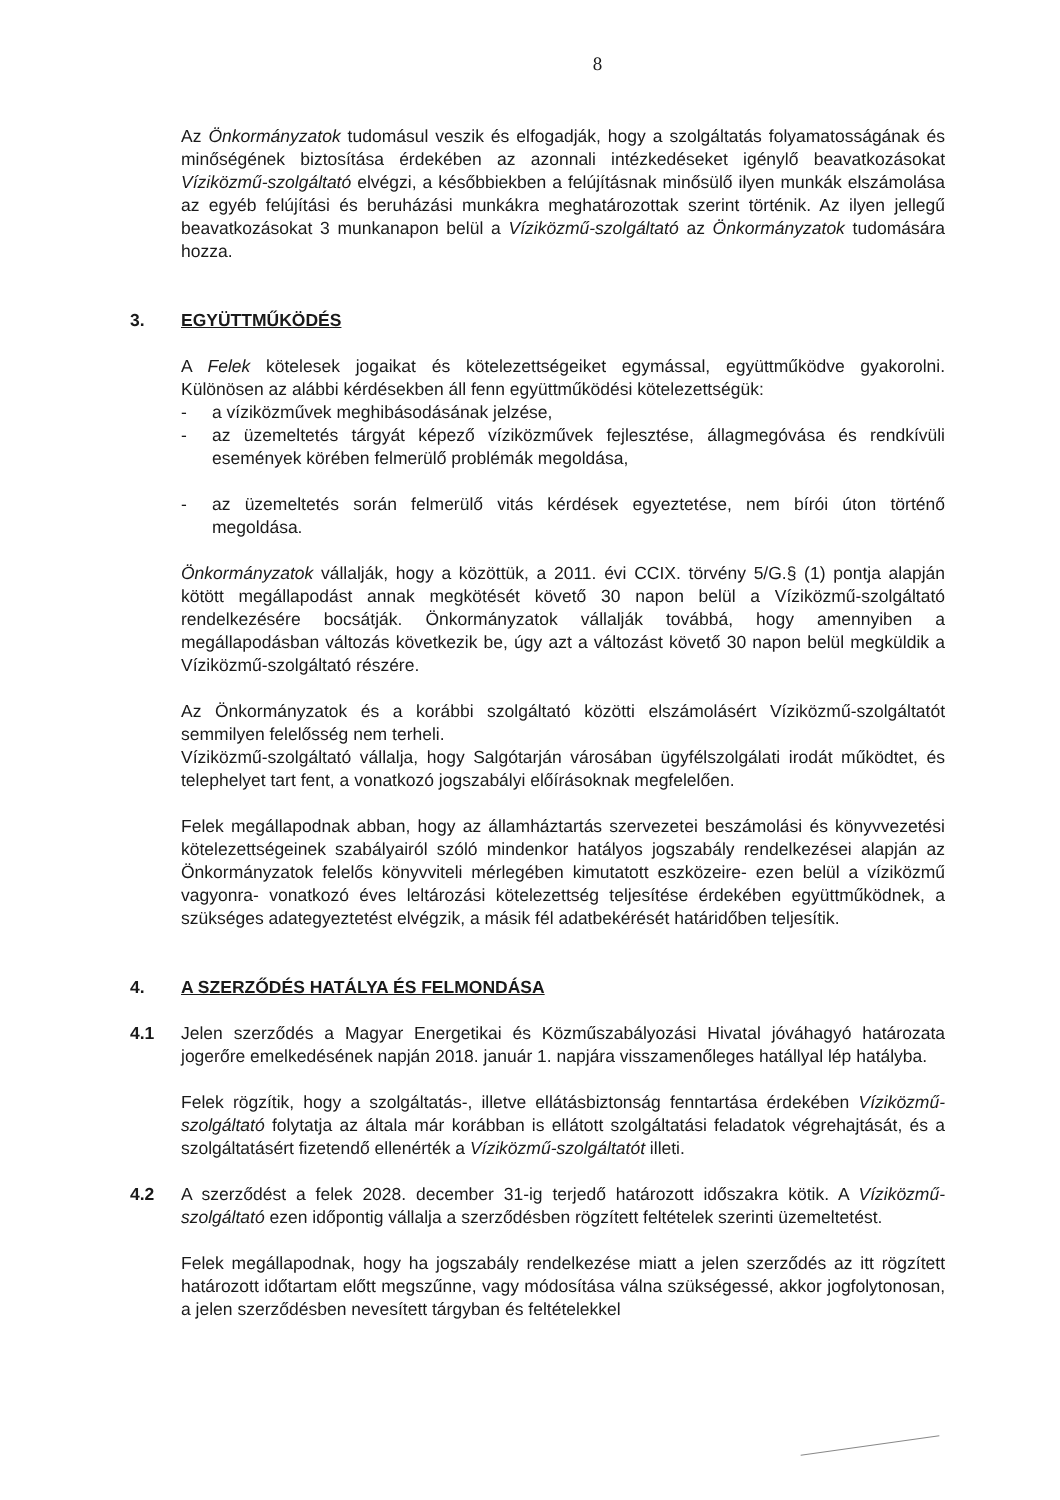8
Az Önkormányzatok tudomásul veszik és elfogadják, hogy a szolgáltatás folyamatosságának és minőségének biztosítása érdekében az azonnali intézkedéseket igénylő beavatkozásokat Víziközmű-szolgáltató elvégzi, a későbbiekben a felújításnak minősülő ilyen munkák elszámolása az egyéb felújítási és beruházási munkákra meghatározottak szerint történik. Az ilyen jellegű beavatkozásokat 3 munkanapon belül a Víziközmű-szolgáltató az Önkormányzatok tudomására hozza.
3. EGYÜTTMŰKÖDÉS
A Felek kötelesek jogaikat és kötelezettségeiket egymással, együttműködve gyakorolni. Különösen az alábbi kérdésekben áll fenn együttműködési kötelezettségük:
- a víziközművek meghibásodásának jelzése,
- az üzemeltetés tárgyát képező víziközművek fejlesztése, állagmegóvása és rendkívüli események körében felmerülő problémák megoldása,
- az üzemeltetés során felmerülő vitás kérdések egyeztetése, nem bírói úton történő megoldása.
Önkormányzatok vállalják, hogy a közöttük, a 2011. évi CCIX. törvény 5/G.§ (1) pontja alapján kötött megállapodást annak megkötését követő 30 napon belül a Víziközmű-szolgáltató rendelkezésére bocsátják. Önkormányzatok vállalják továbbá, hogy amennyiben a megállapodásban változás következik be, úgy azt a változást követő 30 napon belül megküldik a Víziközmű-szolgáltató részére.
Az Önkormányzatok és a korábbi szolgáltató közötti elszámolásért Víziközmű-szolgáltatót semmilyen felelősség nem terheli.
Víziközmű-szolgáltató vállalja, hogy Salgótarján városában ügyfélszolgálati irodát működtet, és telephelyet tart fent, a vonatkozó jogszabályi előírásoknak megfelelően.
Felek megállapodnak abban, hogy az államháztartás szervezetei beszámolási és könyvvezetési kötelezettségeinek szabályairól szóló mindenkor hatályos jogszabály rendelkezései alapján az Önkormányzatok felelős könyvviteli mérlegében kimutatott eszközeire- ezen belül a víziközmű vagyonra- vonatkozó éves leltározási kötelezettség teljesítése érdekében együttműködnek, a szükséges adategyeztetést elvégzik, a másik fél adatbekérését határidőben teljesítik.
4. A SZERZŐDÉS HATÁLYA ÉS FELMONDÁSA
4.1 Jelen szerződés a Magyar Energetikai és Közműszabályozási Hivatal jóváhagyó határozata jogerőre emelkedésének napján 2018. január 1. napjára visszamenőleges hatállyal lép hatályba.
Felek rögzítik, hogy a szolgáltatás-, illetve ellátásbiztonság fenntartása érdekében Víziközmű-szolgáltató folytatja az általa már korábban is ellátott szolgáltatási feladatok végrehajtását, és a szolgáltatásért fizetendő ellenérték a Víziközmű-szolgáltatót illeti.
4.2 A szerződést a felek 2028. december 31-ig terjedő határozott időszakra kötik. A Víziközmű-szolgáltató ezen időpontig vállalja a szerződésben rögzített feltételek szerinti üzemeltetést.
Felek megállapodnak, hogy ha jogszabály rendelkezése miatt a jelen szerződés az itt rögzített határozott időtartam előtt megszűnne, vagy módosítása válna szükségessé, akkor jogfolytonosan, a jelen szerződésben nevesített tárgyban és feltételekkel